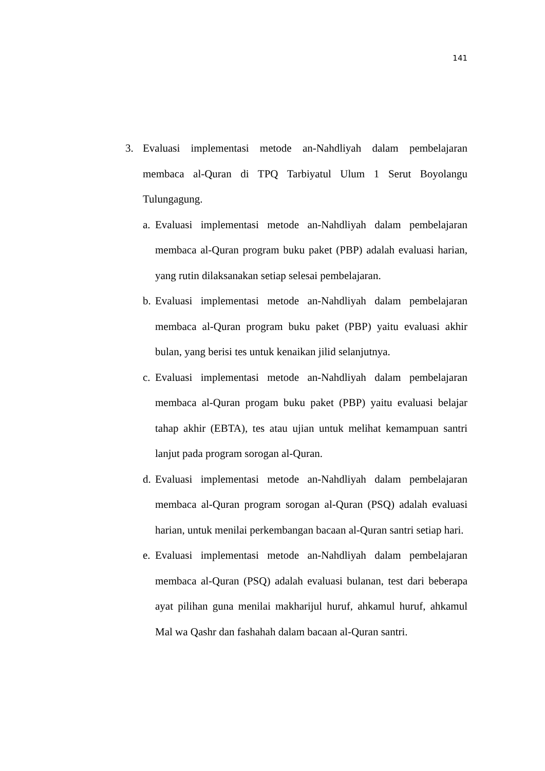141
3. Evaluasi implementasi metode an-Nahdliyah dalam pembelajaran membaca al-Quran di TPQ Tarbiyatul Ulum 1 Serut Boyolangu Tulungagung.
a. Evaluasi implementasi metode an-Nahdliyah dalam pembelajaran membaca al-Quran program buku paket (PBP) adalah evaluasi harian, yang rutin dilaksanakan setiap selesai pembelajaran.
b. Evaluasi implementasi metode an-Nahdliyah dalam pembelajaran membaca al-Quran program buku paket (PBP) yaitu evaluasi akhir bulan, yang berisi tes untuk kenaikan jilid selanjutnya.
c. Evaluasi implementasi metode an-Nahdliyah dalam pembelajaran membaca al-Quran progam buku paket (PBP) yaitu evaluasi belajar tahap akhir (EBTA), tes atau ujian untuk melihat kemampuan santri lanjut pada program sorogan al-Quran.
d. Evaluasi implementasi metode an-Nahdliyah dalam pembelajaran membaca al-Quran program sorogan al-Quran (PSQ) adalah evaluasi harian, untuk menilai perkembangan bacaan al-Quran santri setiap hari.
e. Evaluasi implementasi metode an-Nahdliyah dalam pembelajaran membaca al-Quran (PSQ) adalah evaluasi bulanan, test dari beberapa ayat pilihan guna menilai makharijul huruf, ahkamul huruf, ahkamul Mal wa Qashr dan fashahah dalam bacaan al-Quran santri.